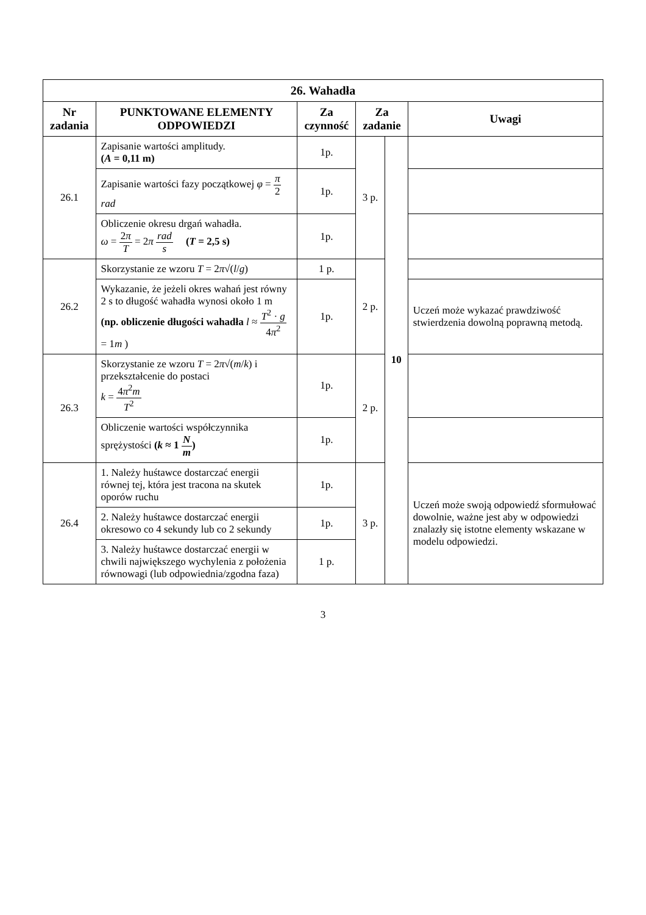| 26. Wahadła | | | | | |
| Nr zadania | PUNKTOWANE ELEMENTY ODPOWIEDZI | Za czynność | Za zadanie | | Uwagi |
| 26.1 | Zapisanie wartości amplitudy. ( A = 0,11 m) | 1p. | 3 p. | 10 | |
| | Zapisanie wartości fazy początkowej φ = π 2 rad | 1p. | | | |
| | Obliczenie okresu drgań wahadła. ω = 2 π T = 2 π rad s ( T = 2,5 s) | 1p. | | | |
| 26.2 | Skorzystanie ze wzoru T = 2 π √( l / g ) | 1 p. | 2 p. | | |
| | Wykazanie, że jeżeli okres wahań jest równy 2 s to długość wahadła wynosi około 1 m (np. obliczenie długości wahadła l ≈ T<sup>2</sup> · g 4 π<sup>2</sup> = 1 m ) | 1p. | | | Uczeń może wykazać prawdziwość stwierdzenia dowolną poprawną metodą. |
| 26.3 | Skorzystanie ze wzoru T = 2 π √( m / k ) i przekształcenie do postaci k = 4 π<sup>2</sup> m T<sup>2</sup> | 1p. | 2 p. | | |
| | Obliczenie wartości współczynnika sprężystości ( k ≈ 1 N m ) | 1p. | | | |
| 26.4 | 1. Należy huśtawce dostarczać energii równej tej, która jest tracona na skutek oporów ruchu | 1p. | 3 p. | | Uczeń może swoją odpowiedź sformułować dowolnie, ważne jest aby w odpowiedzi znalazły się istotne elementy wskazane w modelu odpowiedzi. |
| | 2. Należy huśtawce dostarczać energii okresowo co 4 sekundy lub co 2 sekundy | 1p. | | | |
| | 3. Należy huśtawce dostarczać energii w chwili największego wychylenia z położenia równowagi (lub odpowiednia/zgodna faza) | 1 p. | | | |
3